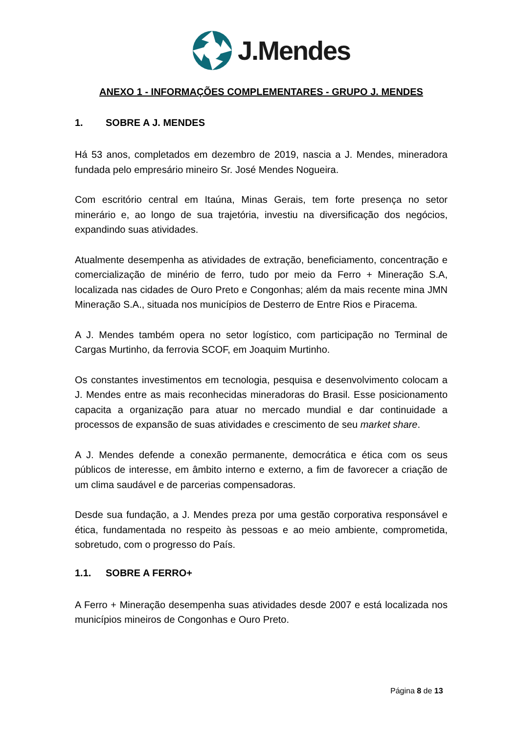J.Mendes
ANEXO 1 - INFORMAÇÕES COMPLEMENTARES - GRUPO J. MENDES
1. SOBRE A J. MENDES
Há 53 anos, completados em dezembro de 2019, nascia a J. Mendes, mineradora fundada pelo empresário mineiro Sr. José Mendes Nogueira.
Com escritório central em Itaúna, Minas Gerais, tem forte presença no setor minerário e, ao longo de sua trajetória, investiu na diversificação dos negócios, expandindo suas atividades.
Atualmente desempenha as atividades de extração, beneficiamento, concentração e comercialização de minério de ferro, tudo por meio da Ferro + Mineração S.A, localizada nas cidades de Ouro Preto e Congonhas; além da mais recente mina JMN Mineração S.A., situada nos municípios de Desterro de Entre Rios e Piracema.
A J. Mendes também opera no setor logístico, com participação no Terminal de Cargas Murtinho, da ferrovia SCOF, em Joaquim Murtinho.
Os constantes investimentos em tecnologia, pesquisa e desenvolvimento colocam a J. Mendes entre as mais reconhecidas mineradoras do Brasil. Esse posicionamento capacita a organização para atuar no mercado mundial e dar continuidade a processos de expansão de suas atividades e crescimento de seu market share.
A J. Mendes defende a conexão permanente, democrática e ética com os seus públicos de interesse, em âmbito interno e externo, a fim de favorecer a criação de um clima saudável e de parcerias compensadoras.
Desde sua fundação, a J. Mendes preza por uma gestão corporativa responsável e ética, fundamentada no respeito às pessoas e ao meio ambiente, comprometida, sobretudo, com o progresso do País.
1.1. SOBRE A FERRO+
A Ferro + Mineração desempenha suas atividades desde 2007 e está localizada nos municípios mineiros de Congonhas e Ouro Preto.
Página 8 de 13